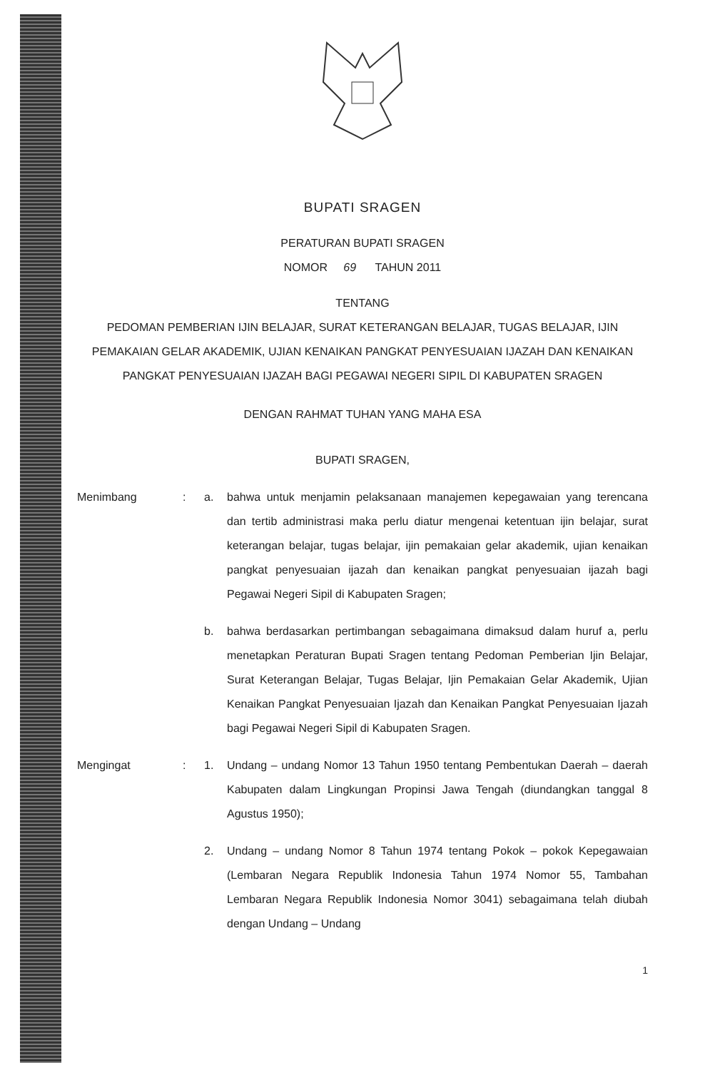BUPATI SRAGEN
PERATURAN BUPATI SRAGEN
NOMOR 69 TAHUN 2011
TENTANG
PEDOMAN PEMBERIAN IJIN BELAJAR, SURAT KETERANGAN BELAJAR, TUGAS BELAJAR, IJIN PEMAKAIAN GELAR AKADEMIK, UJIAN KENAIKAN PANGKAT PENYESUAIAN IJAZAH DAN KENAIKAN PANGKAT PENYESUAIAN IJAZAH BAGI PEGAWAI NEGERI SIPIL DI KABUPATEN SRAGEN
DENGAN RAHMAT TUHAN YANG MAHA ESA
BUPATI SRAGEN,
Menimbang : a. bahwa untuk menjamin pelaksanaan manajemen kepegawaian yang terencana dan tertib administrasi maka perlu diatur mengenai ketentuan ijin belajar, surat keterangan belajar, tugas belajar, ijin pemakaian gelar akademik, ujian kenaikan pangkat penyesuaian ijazah dan kenaikan pangkat penyesuaian ijazah bagi Pegawai Negeri Sipil di Kabupaten Sragen;
b. bahwa berdasarkan pertimbangan sebagaimana dimaksud dalam huruf a, perlu menetapkan Peraturan Bupati Sragen tentang Pedoman Pemberian Ijin Belajar, Surat Keterangan Belajar, Tugas Belajar, Ijin Pemakaian Gelar Akademik, Ujian Kenaikan Pangkat Penyesuaian Ijazah dan Kenaikan Pangkat Penyesuaian Ijazah bagi Pegawai Negeri Sipil di Kabupaten Sragen.
Mengingat : 1. Undang – undang Nomor 13 Tahun 1950 tentang Pembentukan Daerah – daerah Kabupaten dalam Lingkungan Propinsi Jawa Tengah (diundangkan tanggal 8 Agustus 1950);
2. Undang – undang Nomor 8 Tahun 1974 tentang Pokok – pokok Kepegawaian (Lembaran Negara Republik Indonesia Tahun 1974 Nomor 55, Tambahan Lembaran Negara Republik Indonesia Nomor 3041) sebagaimana telah diubah dengan Undang – Undang
1